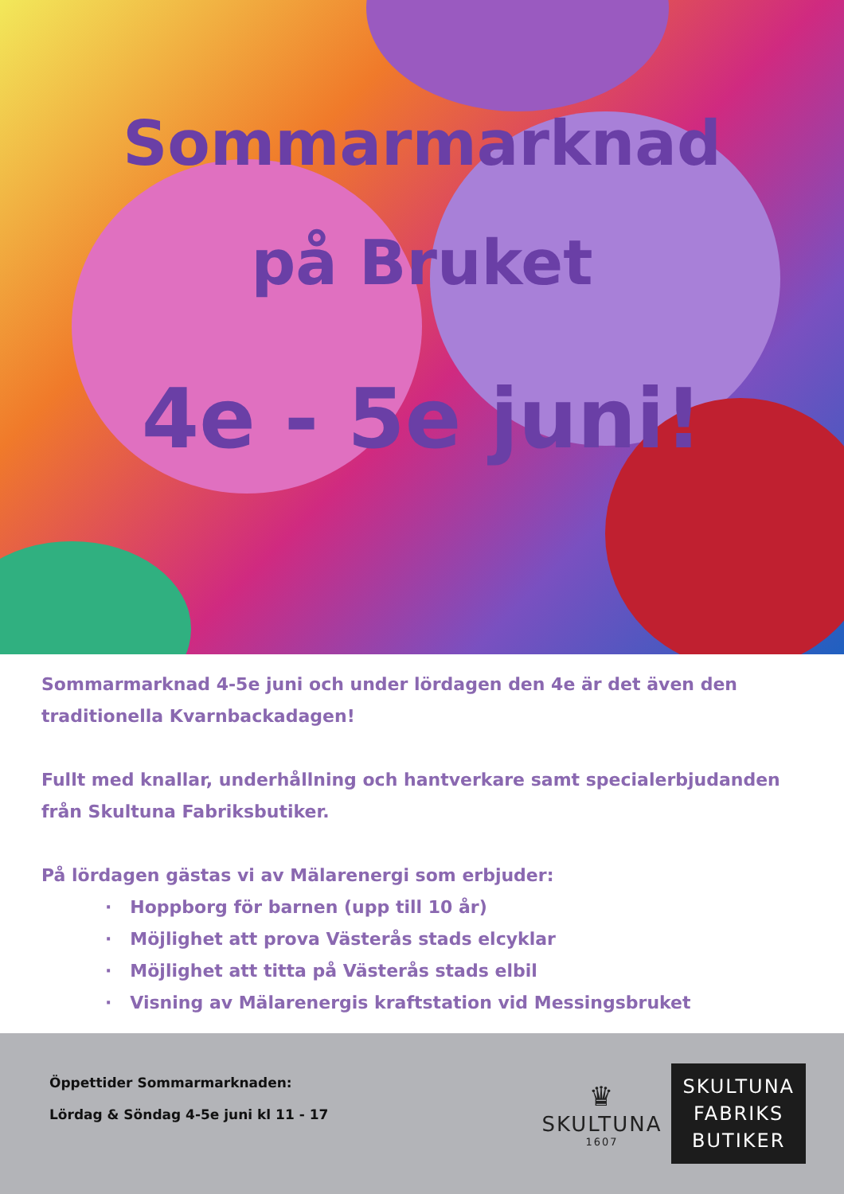Sommarmarknad
på Bruket
4e - 5e juni!
Sommarmarknad 4-5e juni och under lördagen den 4e är det även den traditionella Kvarnbackadagen!
Fullt med knallar, underhållning och hantverkare samt specialerbjudanden från Skultuna Fabriksbutiker.
På lördagen gästas vi av Mälarenergi som erbjuder:
· Hoppborg för barnen (upp till 10 år)
· Möjlighet att prova Västerås stads elcyklar
· Möjlighet att titta på Västerås stads elbil
· Visning av Mälarenergis kraftstation vid Messingsbruket
Öppettider Sommarmarknaden:
Lördag & Söndag 4-5e juni kl 11 - 17
♛
SKULTUNA
1607
SKULTUNA
FABRIKS
BUTIKER